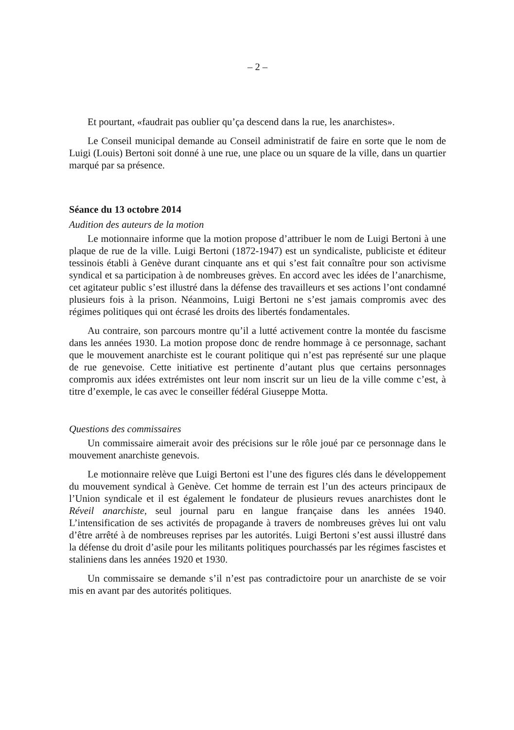– 2 –
Et pourtant, «faudrait pas oublier qu’ça descend dans la rue, les anarchistes».
Le Conseil municipal demande au Conseil administratif de faire en sorte que le nom de Luigi (Louis) Bertoni soit donné à une rue, une place ou un square de la ville, dans un quartier marqué par sa présence.
Séance du 13 octobre 2014
Audition des auteurs de la motion
Le motionnaire informe que la motion propose d’attribuer le nom de Luigi Bertoni à une plaque de rue de la ville. Luigi Bertoni (1872-1947) est un syndicaliste, publiciste et éditeur tessinois établi à Genève durant cinquante ans et qui s’est fait connaître pour son activisme syndical et sa participation à de nombreuses grèves. En accord avec les idées de l’anarchisme, cet agitateur public s’est illustré dans la défense des travailleurs et ses actions l’ont condamné plusieurs fois à la prison. Néanmoins, Luigi Bertoni ne s’est jamais compromis avec des régimes politiques qui ont écrasé les droits des libertés fondamentales.
Au contraire, son parcours montre qu’il a lutté activement contre la montée du fascisme dans les années 1930. La motion propose donc de rendre hommage à ce personnage, sachant que le mouvement anarchiste est le courant politique qui n’est pas représenté sur une plaque de rue genevoise. Cette initiative est pertinente d’autant plus que certains personnages compromis aux idées extrémistes ont leur nom inscrit sur un lieu de la ville comme c’est, à titre d’exemple, le cas avec le conseiller fédéral Giuseppe Motta.
Questions des commissaires
Un commissaire aimerait avoir des précisions sur le rôle joué par ce personnage dans le mouvement anarchiste genevois.
Le motionnaire relève que Luigi Bertoni est l’une des figures clés dans le développement du mouvement syndical à Genève. Cet homme de terrain est l’un des acteurs principaux de l’Union syndicale et il est également le fondateur de plusieurs revues anarchistes dont le Réveil anarchiste, seul journal paru en langue française dans les années 1940. L’intensification de ses activités de propagande à travers de nombreuses grèves lui ont valu d’être arrêté à de nombreuses reprises par les autorités. Luigi Bertoni s’est aussi illustré dans la défense du droit d’asile pour les militants politiques pourchassés par les régimes fascistes et staliniens dans les années 1920 et 1930.
Un commissaire se demande s’il n’est pas contradictoire pour un anarchiste de se voir mis en avant par des autorités politiques.